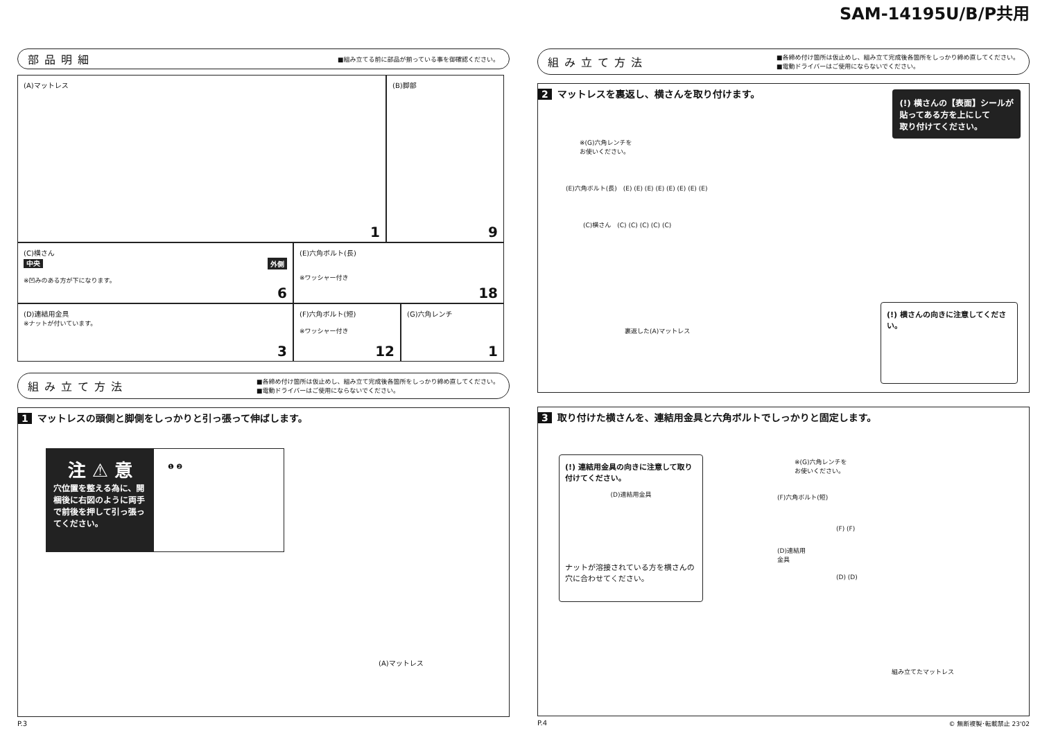部品明細
■組み立てる前に部品が揃っている事を御確認ください。
(A)マットレス
1
(B)脚部
9
(C)横さん
中央 外側
※凹みのある方が下になります。
6
(E)六角ボルト(長)
※ワッシャー付き
18
(D)連結用金具
※ナットが付いています。
3
(F)六角ボルト(短)
※ワッシャー付き
12
(G)六角レンチ
1
組み立て方法
■各締め付け箇所は仮止めし、組み立て完成後各箇所をしっかり締め直してください。
■電動ドライバーはご使用にならないでください。
1 マットレスの頭側と脚側をしっかりと引っ張って伸ばします。
注 ⚠ 意
穴位置を整える為に、開梱後に右図のように両手で前後を押して引っ張ってください。
❶ ❷
(A)マットレス
P.3
SAM-14195U/B/P共用
組み立て方法
■各締め付け箇所は仮止めし、組み立て完成後各箇所をしっかり締め直してください。
■電動ドライバーはご使用にならないでください。
2 マットレスを裏返し、横さんを取り付けます。
(!) 横さんの【表面】シールが
貼ってある方を上にして
取り付けてください。
※(G)六角レンチを
お使いください。
(E)六角ボルト(長)　(E) (E) (E) (E) (E) (E) (E) (E)
(C)横さん　(C) (C) (C) (C) (C)
裏返した(A)マットレス
(!) 横さんの向きに注意してください。
3 取り付けた横さんを、連結用金具と六角ボルトでしっかりと固定します。
(!) 連結用金具の向きに注意して取り付けてください。
(D)連結用金具
ナットが溶接されている方を横さんの穴に合わせてください。
※(G)六角レンチを
お使いください。
(F)六角ボルト(短)
(F) (F)
(D)連結用
金具
(D) (D)
組み立てたマットレス
P.4 © 無断複製･転載禁止 23'02